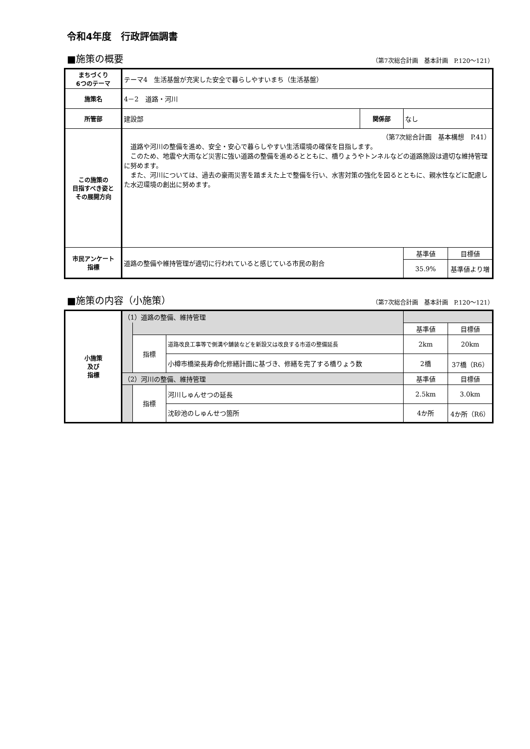令和4年度　行政評価調書
■施策の概要
（第7次総合計画　基本計画　P.120～121）
| まちづくり 6つのテーマ | テーマ4 生活基盤が充実した安全で暮らしやすいまち（生活基盤） | | | |
| 施策名 | 4－2 道路・河川 | | | |
| 所管部 | 建設部 | 関係部 | なし | |
| この施策の 目指すべき姿と その展開方向 | （第7次総合計画 基本構想 P.41） 道路や河川の整備を進め、安全・安心で暮らしやすい生活環境の確保を目指します。 このため、地震や大雨など災害に強い道路の整備を進めるとともに、橋りょうやトンネルなどの道路施設は適切な維持管理に努めます。 また、河川については、過去の豪雨災害を踏まえた上で整備を行い、水害対策の強化を図るとともに、親水性などに配慮した水辺環境の創出に努めます。 | | | |
| 市民アンケート 指標 | 道路の整備や維持管理が適切に行われていると感じている市民の割合 | | 基準値 | 目標値 |
| | | | 35.9% | 基準値より増 |
■施策の内容（小施策）
（第7次総合計画　基本計画　P.120～121）
| 小施策 及び 指標 | （1）道路の整備、維持管理 | | | | |
| | | | | 基準値 | 目標値 |
| | | 指標 | 道路改良工事等で側溝や舗装などを新設又は改良する市道の整備延長 | 2km | 20km |
| | | | 小樽市橋梁長寿命化修繕計画に基づき、修繕を完了する橋りょう数 | 2橋 | 37橋（R6） |
| | （2）河川の整備、維持管理 | | | 基準値 | 目標値 |
| | | 指標 | 河川しゅんせつの延長 | 2.5km | 3.0km |
| | | | 沈砂池のしゅんせつ箇所 | 4か所 | 4か所（R6） |